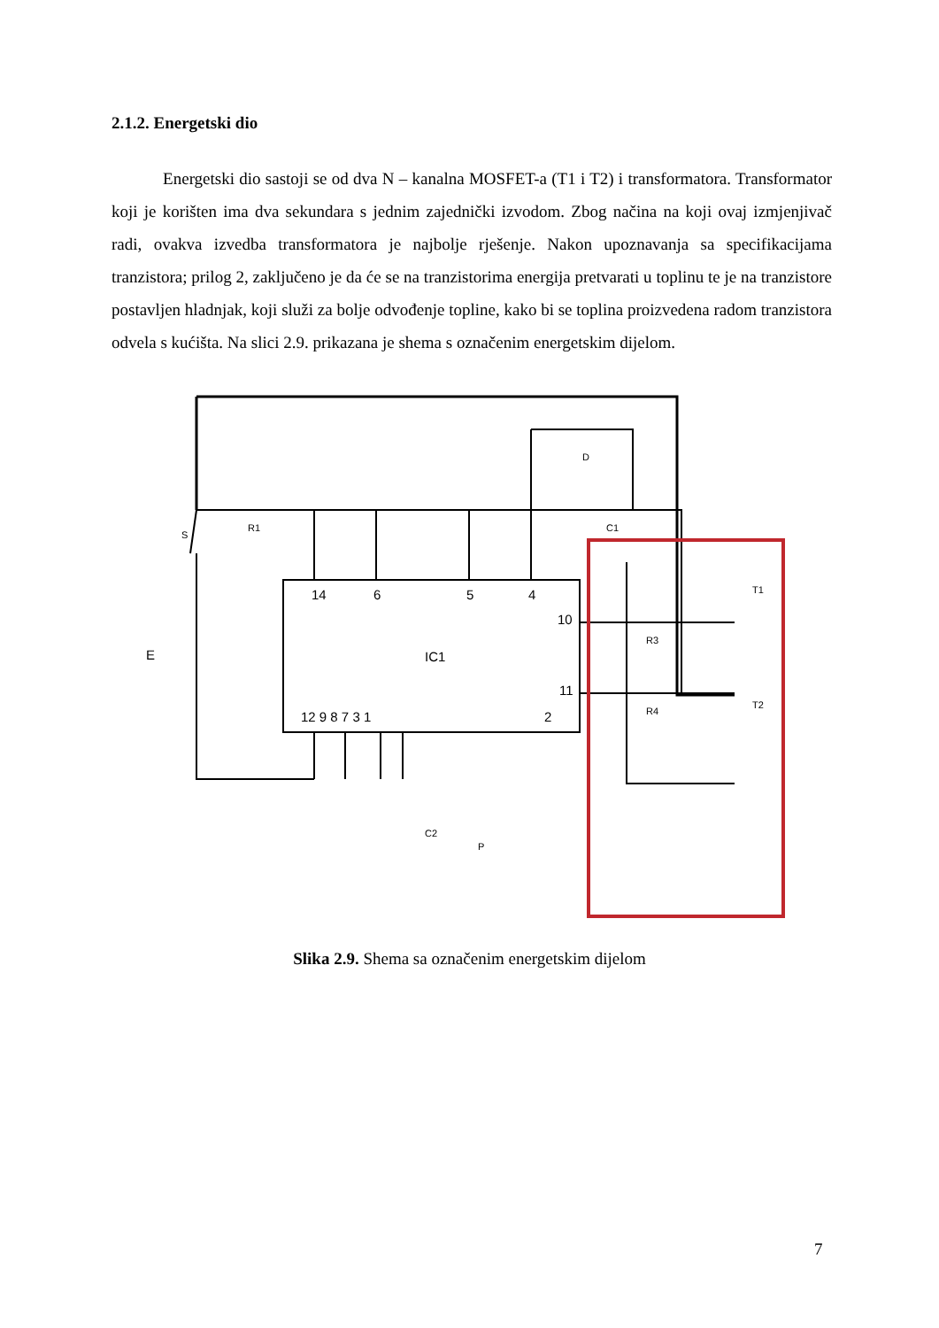2.1.2. Energetski dio
Energetski dio sastoji se od dva N – kanalna MOSFET-a (T1 i T2) i transformatora. Transformator koji je korišten ima dva sekundara s jednim zajednički izvodom. Zbog načina na koji ovaj izmjenjivač radi, ovakva izvedba transformatora je najbolje rješenje. Nakon upoznavanja sa specifikacijama tranzistora; prilog 2, zaključeno je da će se na tranzistorima energija pretvarati u toplinu te je na tranzistore postavljen hladnjak, koji služi za bolje odvođenje topline, kako bi se toplina proizvedena radom tranzistora odvela s kućišta. Na slici 2.9. prikazana je shema s označenim energetskim dijelom.
14
6
5
4
10
11
IC1
12 9 8 7 3 1
2
R1
C1
D
S
E
R3
R4
T1
T2
C2
P
Slika 2.9. Shema sa označenim energetskim dijelom
7